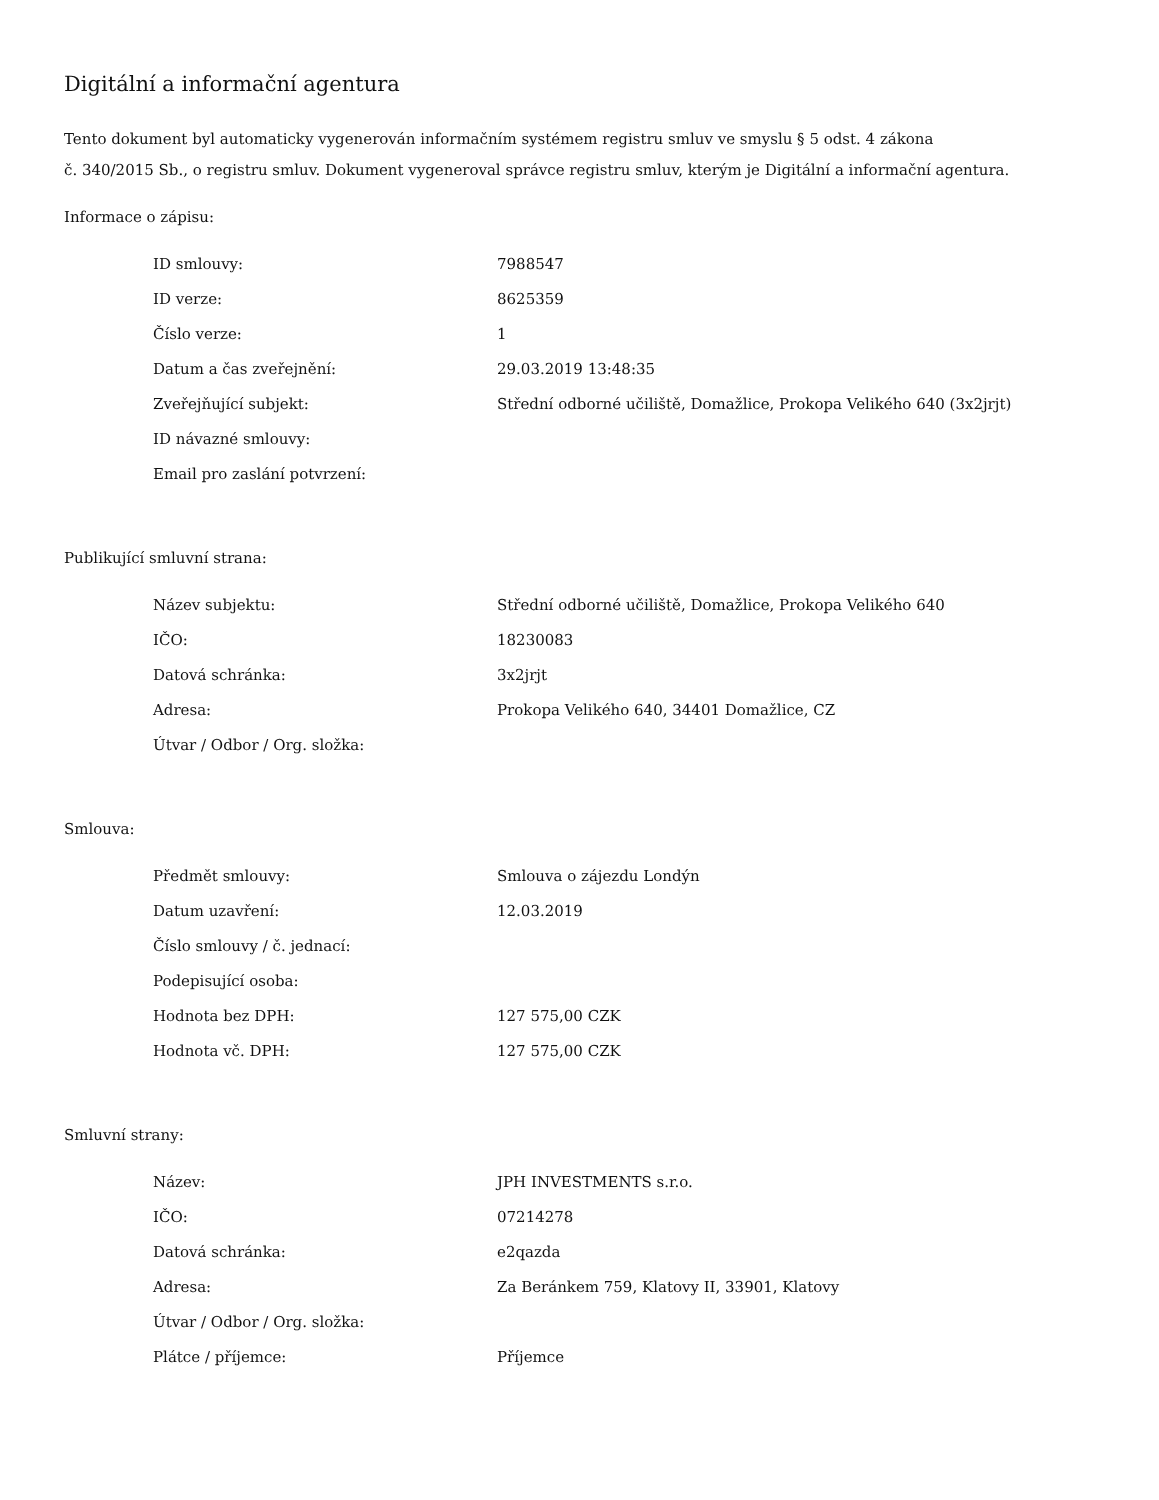Digitální a informační agentura
Tento dokument byl automaticky vygenerován informačním systémem registru smluv ve smyslu § 5 odst. 4 zákona
č. 340/2015 Sb., o registru smluv. Dokument vygeneroval správce registru smluv, kterým je Digitální a informační agentura.
Informace o zápisu:
| ID smlouvy: | 7988547 |
| ID verze: | 8625359 |
| Číslo verze: | 1 |
| Datum a čas zveřejnění: | 29.03.2019 13:48:35 |
| Zveřejňující subjekt: | Střední odborné učiliště, Domažlice, Prokopa Velikého 640 (3x2jrjt) |
| ID návazné smlouvy: | |
| Email pro zaslání potvrzení: | |
Publikující smluvní strana:
| Název subjektu: | Střední odborné učiliště, Domažlice, Prokopa Velikého 640 |
| IČO: | 18230083 |
| Datová schránka: | 3x2jrjt |
| Adresa: | Prokopa Velikého 640, 34401 Domažlice, CZ |
| Útvar / Odbor / Org. složka: | |
Smlouva:
| Předmět smlouvy: | Smlouva o zájezdu Londýn |
| Datum uzavření: | 12.03.2019 |
| Číslo smlouvy / č. jednací: | |
| Podepisující osoba: | |
| Hodnota bez DPH: | 127 575,00 CZK |
| Hodnota vč. DPH: | 127 575,00 CZK |
Smluvní strany:
| Název: | JPH INVESTMENTS s.r.o. |
| IČO: | 07214278 |
| Datová schránka: | e2qazda |
| Adresa: | Za Beránkem 759, Klatovy II, 33901, Klatovy |
| Útvar / Odbor / Org. složka: | |
| Plátce / příjemce: | Příjemce |